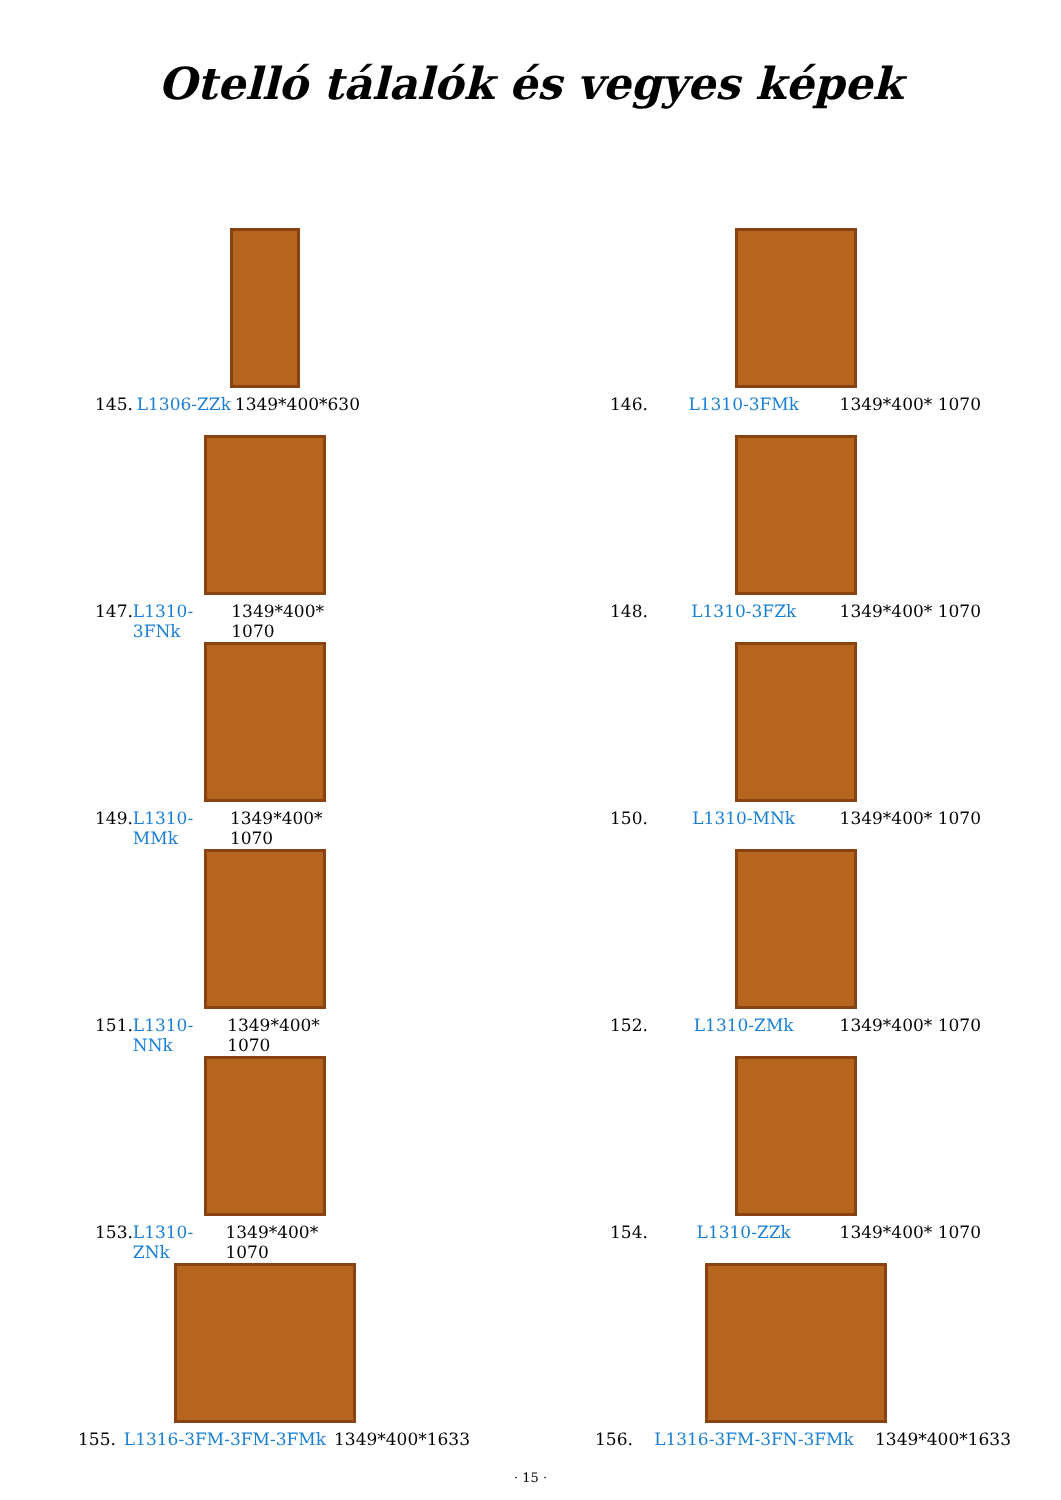Otelló tálalók és vegyes képek
145. L1306-ZZk 1349*400*630
146. L1310-3FMk 1349*400* 1070
147. L1310-3FNk 1349*400* 1070
148. L1310-3FZk 1349*400* 1070
149. L1310-MMk 1349*400* 1070
150. L1310-MNk 1349*400* 1070
151. L1310-NNk 1349*400* 1070
152. L1310-ZMk 1349*400* 1070
153. L1310-ZNk 1349*400* 1070
154. L1310-ZZk 1349*400* 1070
155. L1316-3FM-3FM-3FMk 1349*400*1633
156. L1316-3FM-3FN-3FMk 1349*400*1633
· 15 ·